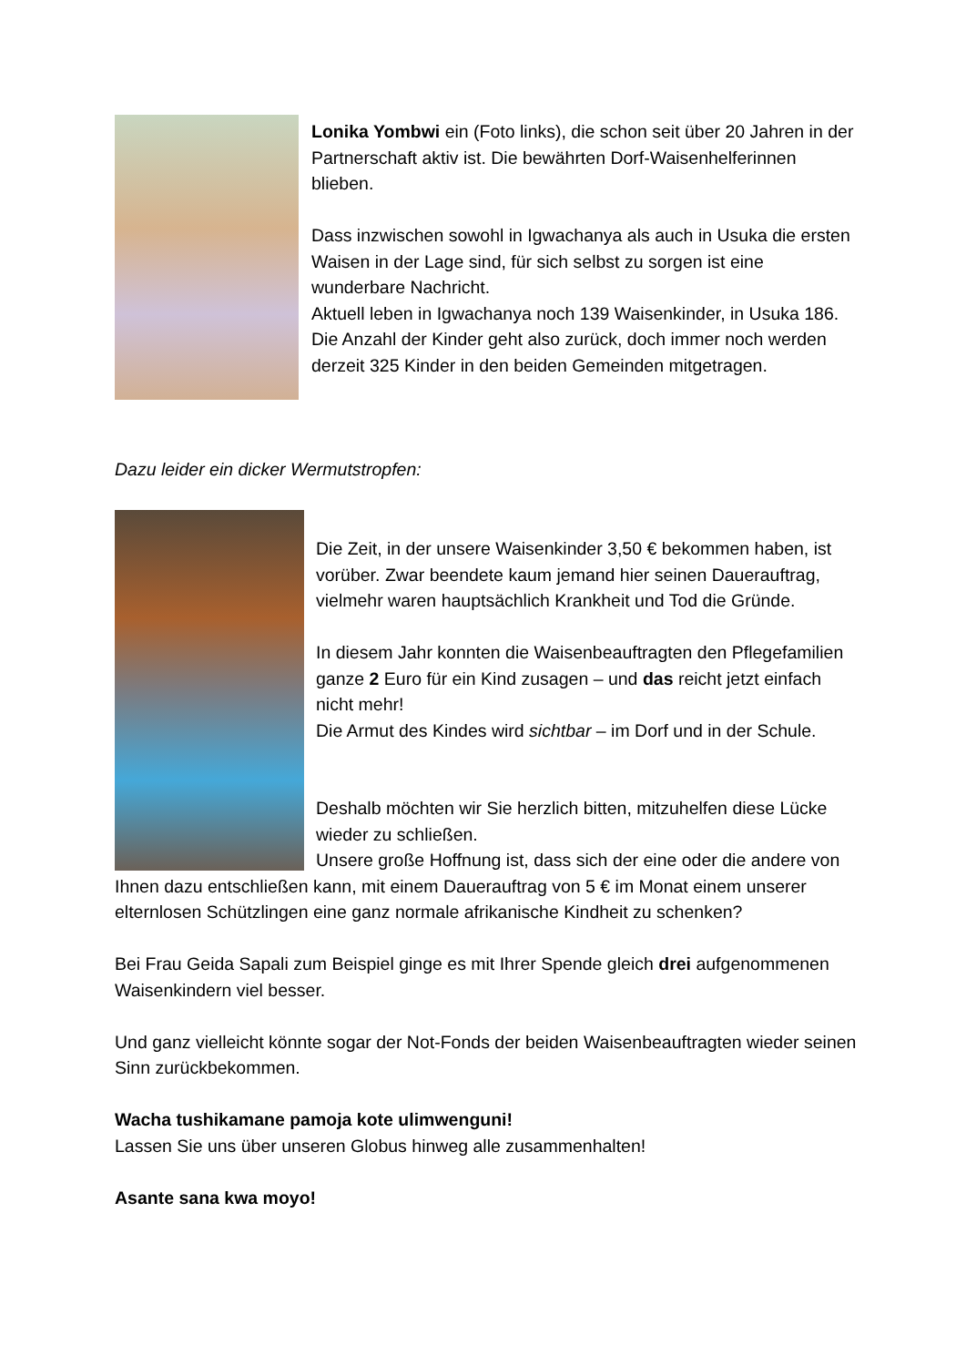Lonika Yombwi ein (Foto links), die schon seit über 20 Jahren in der Partnerschaft aktiv ist. Die bewährten Dorf-Waisenhelferinnen blieben.
Dass inzwischen sowohl in Igwachanya als auch in Usuka die ersten Waisen in der Lage sind, für sich selbst zu sorgen ist eine wunderbare Nachricht.
Aktuell leben in Igwachanya noch 139 Waisenkinder, in Usuka 186. Die Anzahl der Kinder geht also zurück, doch immer noch werden derzeit 325 Kinder in den beiden Gemeinden mitgetragen.
Dazu leider ein dicker Wermutstropfen:
Die Zeit, in der unsere Waisenkinder 3,50 € bekommen haben, ist vorüber. Zwar beendete kaum jemand hier seinen Dauerauftrag, vielmehr waren hauptsächlich Krankheit und Tod die Gründe.
In diesem Jahr konnten die Waisenbeauftragten den Pflegefamilien ganze 2 Euro für ein Kind zusagen – und das reicht jetzt einfach nicht mehr!
Die Armut des Kindes wird sichtbar – im Dorf und in der Schule.
Deshalb möchten wir Sie herzlich bitten, mitzuhelfen diese Lücke wieder zu schließen.
Unsere große Hoffnung ist, dass sich der eine oder die andere von Ihnen dazu entschließen kann, mit einem Dauerauftrag von 5 € im Monat einem unserer elternlosen Schützlingen eine ganz normale afrikanische Kindheit zu schenken?
Bei Frau Geida Sapali zum Beispiel ginge es mit Ihrer Spende gleich drei aufgenommenen Waisenkindern viel besser.
Und ganz vielleicht könnte sogar der Not-Fonds der beiden Waisenbeauftragten wieder seinen Sinn zurückbekommen.
Wacha tushikamane pamoja kote ulimwenguni!
Lassen Sie uns über unseren Globus hinweg alle zusammenhalten!
Asante sana kwa moyo!